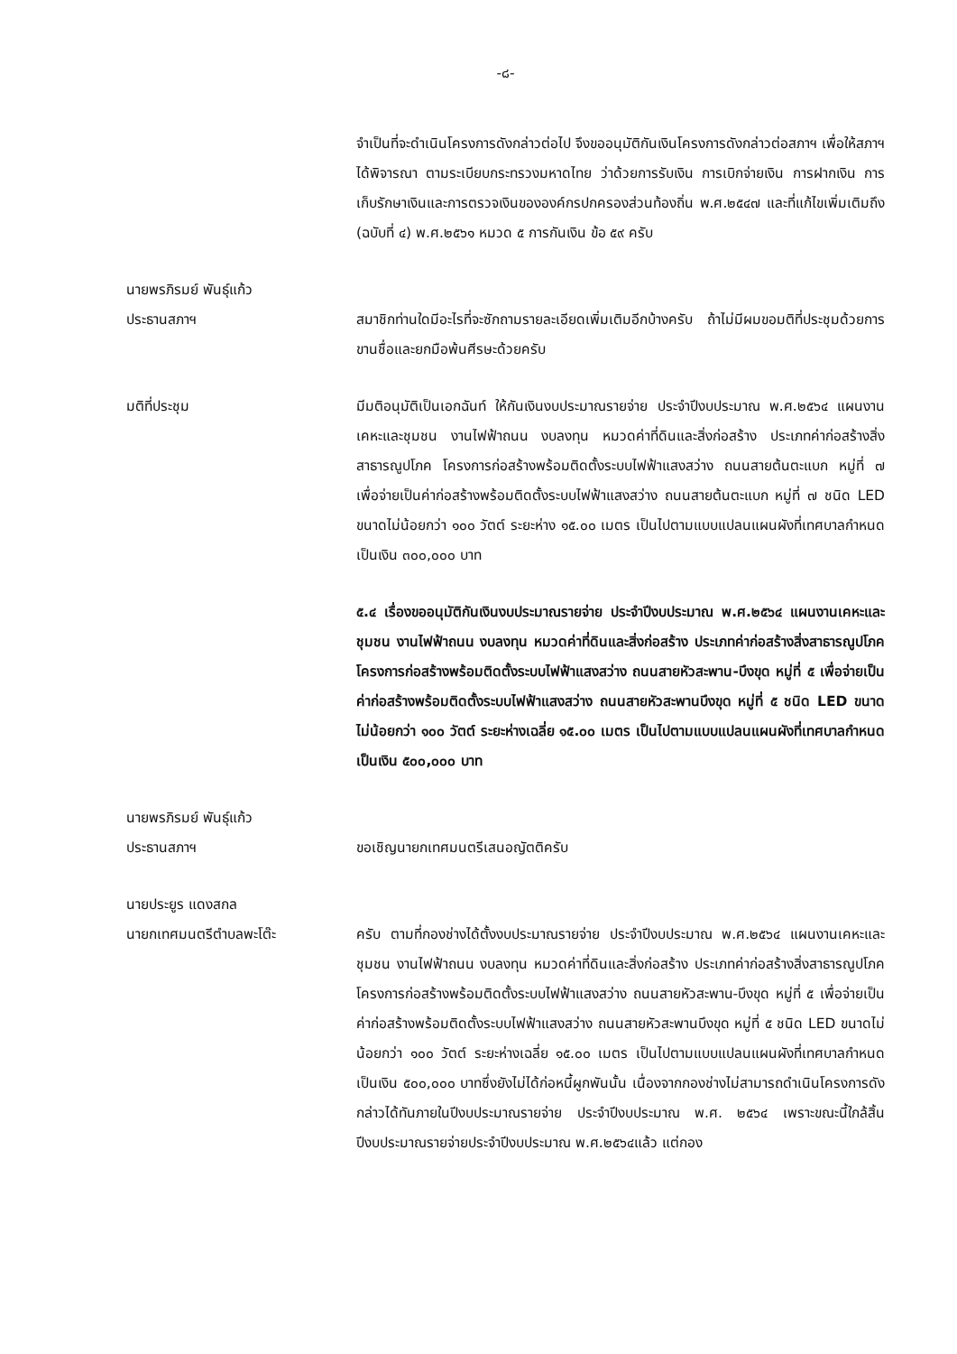-๘-
จำเป็นที่จะดำเนินโครงการดังกล่าวต่อไป จึงขออนุมัติกันเงินโครงการดังกล่าวต่อสภาฯ เพื่อให้สภาฯได้พิจารณา ตามระเบียบกระทรวงมหาดไทย ว่าด้วยการรับเงิน การเบิกจ่ายเงิน การฝากเงิน การเก็บรักษาเงินและการตรวจเงินขององค์กรปกครองส่วนท้องถิ่น พ.ศ.๒๕๔๗ และที่แก้ไขเพิ่มเติมถึง (ฉบับที่ ๔) พ.ศ.๒๕๖๑ หมวด ๕ การกันเงิน ข้อ ๕๙ ครับ
นายพรภิรมย์ พันธุ์แก้ว
ประธานสภาฯ
สมาชิกท่านใดมีอะไรที่จะซักถามรายละเอียดเพิ่มเติมอีกบ้างครับ ถ้าไม่มีผมขอมติที่ประชุมด้วยการขานชื่อและยกมือพ้นศีรษะด้วยครับ
มติที่ประชุม มีมติอนุมัติเป็นเอกฉันท์ ให้กันเงินงบประมาณรายจ่าย ประจำปีงบประมาณ พ.ศ.๒๕๖๔ แผนงานเคหะและชุมชน งานไฟฟ้าถนน งบลงทุน หมวดค่าที่ดินและสิ่งก่อสร้าง ประเภทค่าก่อสร้างสิ่งสาธารณูปโภค โครงการก่อสร้างพร้อมติดตั้งระบบไฟฟ้าแสงสว่าง ถนนสายต้นตะแบก หมู่ที่ ๗ เพื่อจ่ายเป็นค่าก่อสร้างพร้อมติดตั้งระบบไฟฟ้าแสงสว่าง ถนนสายต้นตะแบก หมู่ที่ ๗ ชนิด LED ขนาดไม่น้อยกว่า ๑๐๐ วัตต์ ระยะห่าง ๑๕.๐๐ เมตร เป็นไปตามแบบแปลนแผนผังที่เทศบาลกำหนด เป็นเงิน ๓๐๐,๐๐๐ บาท
๕.๔ เรื่องขออนุมัติกันเงินงบประมาณรายจ่าย ประจำปีงบประมาณ พ.ศ.๒๕๖๔ แผนงานเคหะและชุมชน งานไฟฟ้าถนน งบลงทุน หมวดค่าที่ดินและสิ่งก่อสร้าง ประเภทค่าก่อสร้างสิ่งสาธารณูปโภค โครงการก่อสร้างพร้อมติดตั้งระบบไฟฟ้าแสงสว่าง ถนนสายหัวสะพาน-บึงขุด หมู่ที่ ๕ เพื่อจ่ายเป็นค่าก่อสร้างพร้อมติดตั้งระบบไฟฟ้าแสงสว่าง ถนนสายหัวสะพานบึงขุด หมู่ที่ ๕ ชนิด LED ขนาดไม่น้อยกว่า ๑๐๐ วัตต์ ระยะห่างเฉลี่ย ๑๕.๐๐ เมตร เป็นไปตามแบบแปลนแผนผังที่เทศบาลกำหนด เป็นเงิน ๕๐๐,๐๐๐ บาท
นายพรภิรมย์ พันธุ์แก้ว
ประธานสภาฯ
ขอเชิญนายกเทศมนตรีเสนอญัตติครับ
นายประยูร แดงสกล
นายกเทศมนตรีตำบลพะโต๊ะ
ครับ ตามที่กองช่างได้ตั้งงบประมาณรายจ่าย ประจำปีงบประมาณ พ.ศ.๒๕๖๔ แผนงานเคหะและชุมชน งานไฟฟ้าถนน งบลงทุน หมวดค่าที่ดินและสิ่งก่อสร้าง ประเภทค่าก่อสร้างสิ่งสาธารณูปโภค โครงการก่อสร้างพร้อมติดตั้งระบบไฟฟ้าแสงสว่าง ถนนสายหัวสะพาน-บึงขุด หมู่ที่ ๕ เพื่อจ่ายเป็นค่าก่อสร้างพร้อมติดตั้งระบบไฟฟ้าแสงสว่าง ถนนสายหัวสะพานบึงขุด หมู่ที่ ๕ ชนิด LED ขนาดไม่น้อยกว่า ๑๐๐ วัตต์ ระยะห่างเฉลี่ย ๑๕.๐๐ เมตร เป็นไปตามแบบแปลนแผนผังที่เทศบาลกำหนด เป็นเงิน ๕๐๐,๐๐๐ บาทซึ่งยังไม่ได้ก่อหนี้ผูกพันนั้น เนื่องจากกองช่างไม่สามารถดำเนินโครงการดังกล่าวได้ทันภายในปีงบประมาณรายจ่าย ประจำปีงบประมาณ พ.ศ. ๒๕๖๔ เพราะขณะนี้ใกล้สิ้นปีงบประมาณรายจ่ายประจำปีงบประมาณ พ.ศ.๒๕๖๔แล้ว แต่กอง